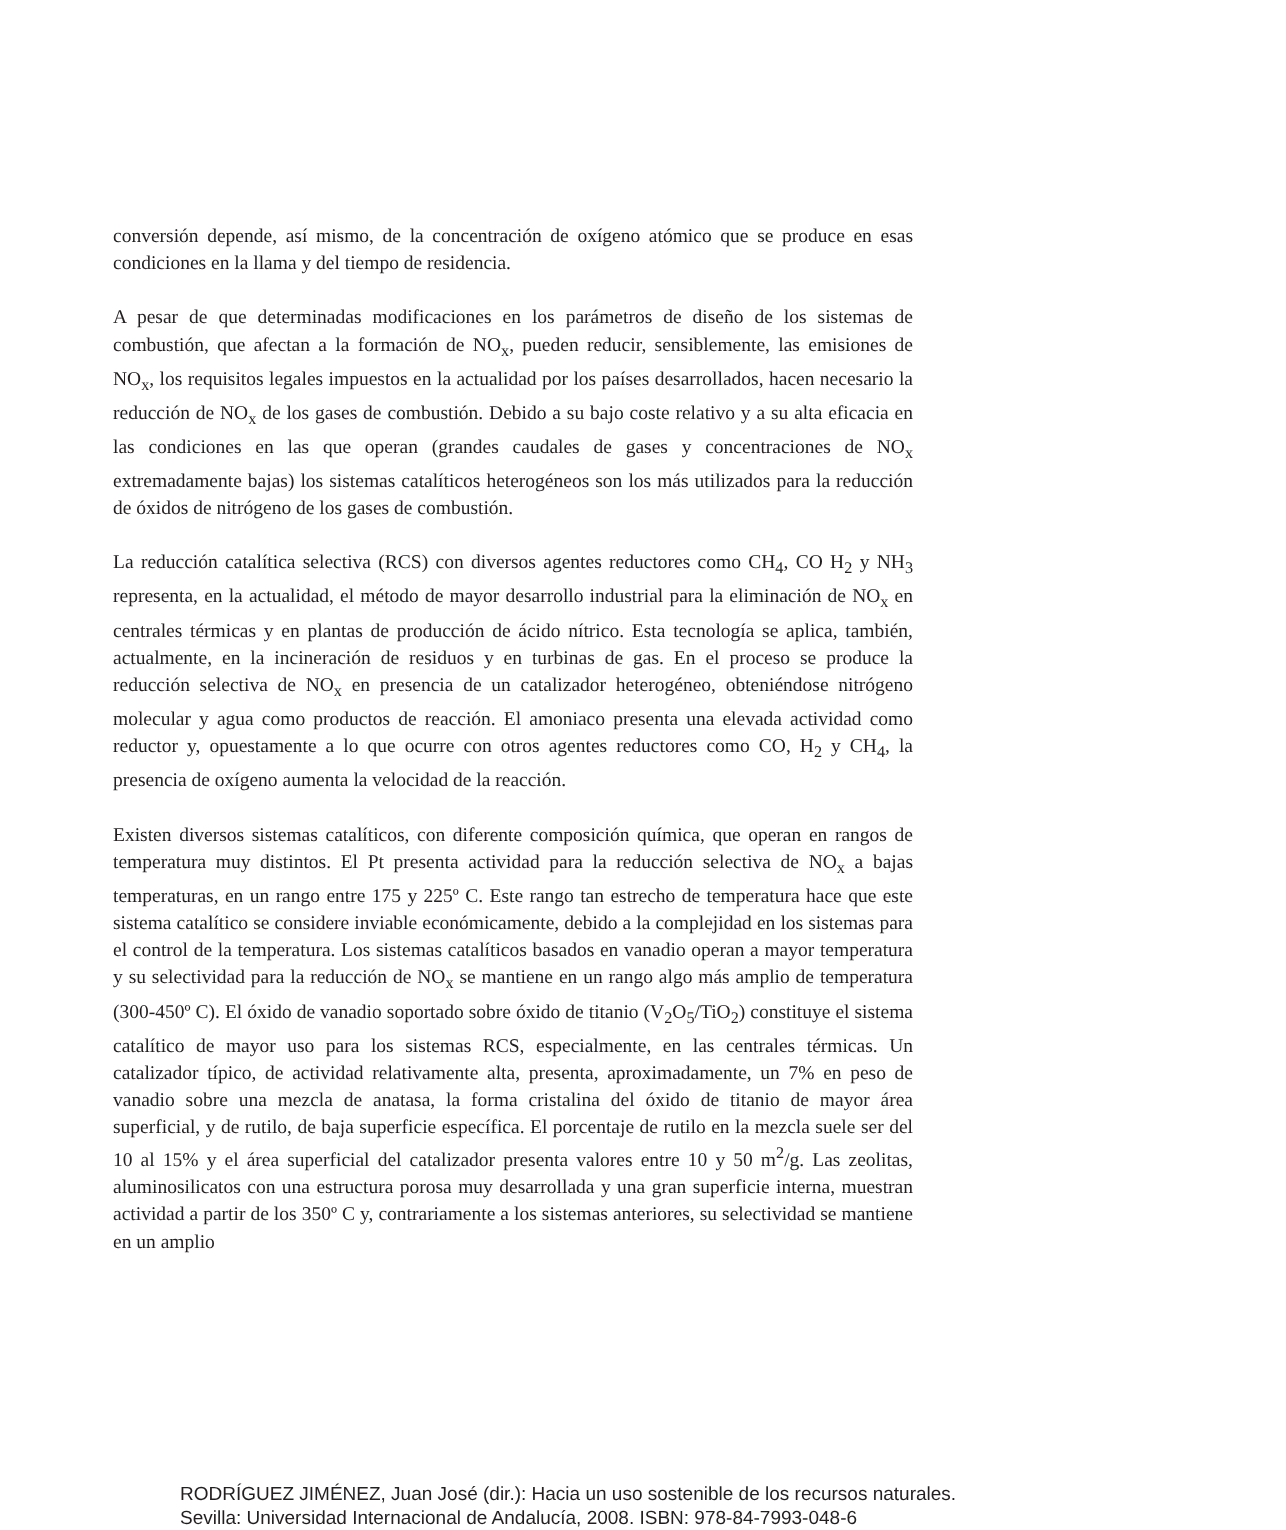conversión depende, así mismo, de la concentración de oxígeno atómico que se produce en esas condiciones en la llama y del tiempo de residencia.
A pesar de que determinadas modificaciones en los parámetros de diseño de los sistemas de combustión, que afectan a la formación de NO<sub>x</sub>, pueden reducir, sensiblemente, las emisiones de NO<sub>x</sub>, los requisitos legales impuestos en la actualidad por los países desarrollados, hacen necesario la reducción de NO<sub>x</sub> de los gases de combustión. Debido a su bajo coste relativo y a su alta eficacia en las condiciones en las que operan (grandes caudales de gases y concentraciones de NO<sub>x</sub> extremadamente bajas) los sistemas catalíticos heterogéneos son los más utilizados para la reducción de óxidos de nitrógeno de los gases de combustión.
La reducción catalítica selectiva (RCS) con diversos agentes reductores como CH<sub>4</sub>, CO H<sub>2</sub> y NH<sub>3</sub> representa, en la actualidad, el método de mayor desarrollo industrial para la eliminación de NO<sub>x</sub> en centrales térmicas y en plantas de producción de ácido nítrico. Esta tecnología se aplica, también, actualmente, en la incineración de residuos y en turbinas de gas. En el proceso se produce la reducción selectiva de NO<sub>x</sub> en presencia de un catalizador heterogéneo, obteniéndose nitrógeno molecular y agua como productos de reacción. El amoniaco presenta una elevada actividad como reductor y, opuestamente a lo que ocurre con otros agentes reductores como CO, H<sub>2</sub> y CH<sub>4</sub>, la presencia de oxígeno aumenta la velocidad de la reacción.
Existen diversos sistemas catalíticos, con diferente composición química, que operan en rangos de temperatura muy distintos. El Pt presenta actividad para la reducción selectiva de NO<sub>x</sub> a bajas temperaturas, en un rango entre 175 y 225º C. Este rango tan estrecho de temperatura hace que este sistema catalítico se considere inviable económicamente, debido a la complejidad en los sistemas para el control de la temperatura. Los sistemas catalíticos basados en vanadio operan a mayor temperatura y su selectividad para la reducción de NO<sub>x</sub> se mantiene en un rango algo más amplio de temperatura (300-450º C). El óxido de vanadio soportado sobre óxido de titanio (V<sub>2</sub>O<sub>5</sub>/TiO<sub>2</sub>) constituye el sistema catalítico de mayor uso para los sistemas RCS, especialmente, en las centrales térmicas. Un catalizador típico, de actividad relativamente alta, presenta, aproximadamente, un 7% en peso de vanadio sobre una mezcla de anatasa, la forma cristalina del óxido de titanio de mayor área superficial, y de rutilo, de baja superficie específica. El porcentaje de rutilo en la mezcla suele ser del 10 al 15% y el área superficial del catalizador presenta valores entre 10 y 50 m<sup>2</sup>/g. Las zeolitas, aluminosilicatos con una estructura porosa muy desarrollada y una gran superficie interna, muestran actividad a partir de los 350º C y, contrariamente a los sistemas anteriores, su selectividad se mantiene en un amplio
RODRÍGUEZ JIMÉNEZ, Juan José (dir.): Hacia un uso sostenible de los recursos naturales.
Sevilla: Universidad Internacional de Andalucía, 2008. ISBN: 978-84-7993-048-6